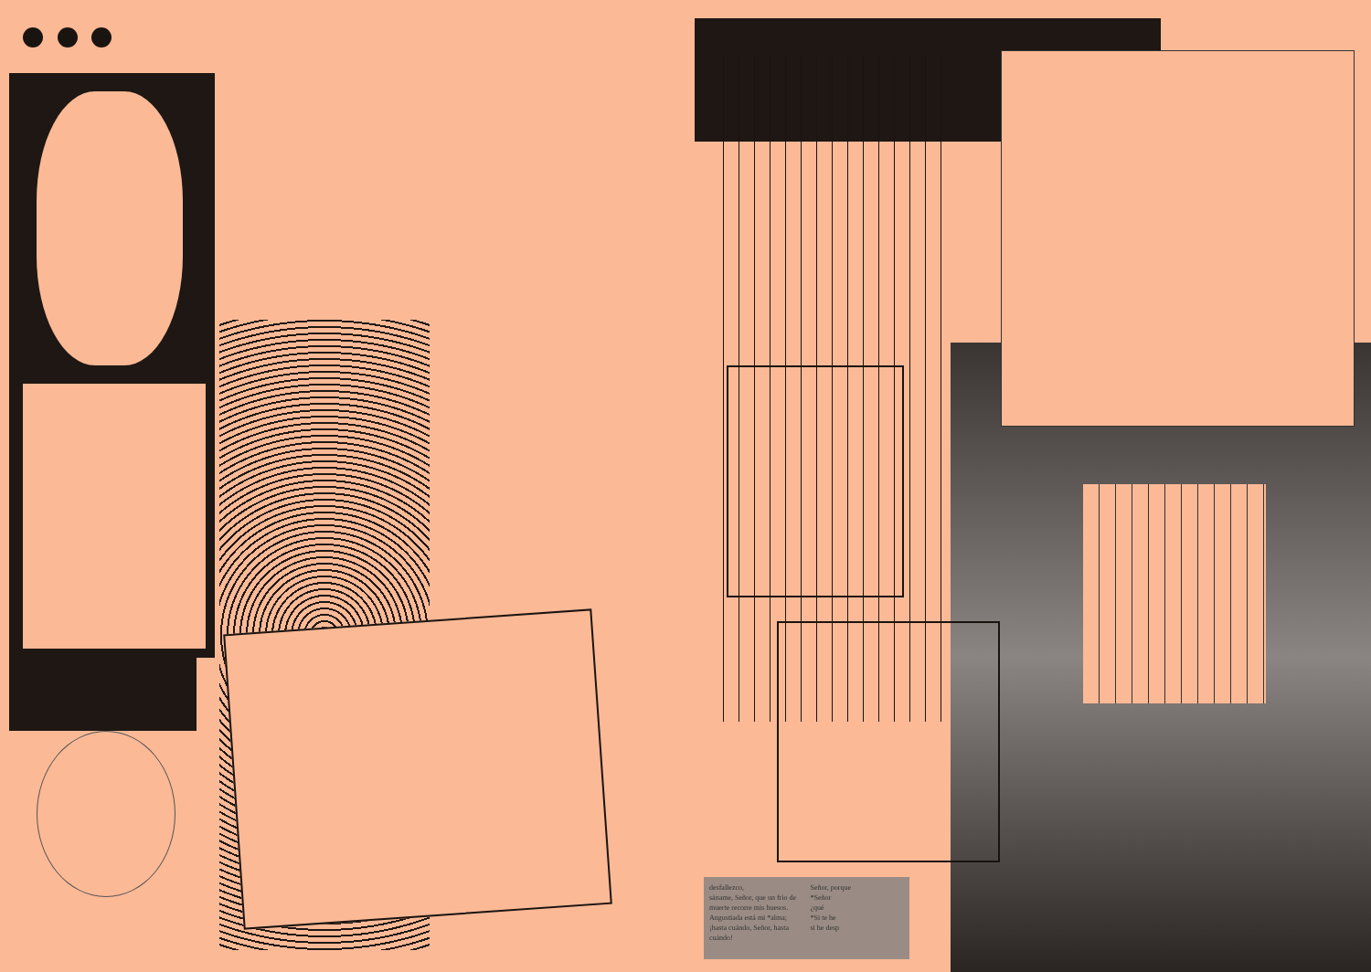desfallezco,
sáname, Señor, que un frío de
muerte recorre mis huesos.
Angustiada está mi *alma;
¡hasta cuándo, Señor, hasta
cuándo!
Señor, porque
*Señor
¿qué
*Si te he
si he desp